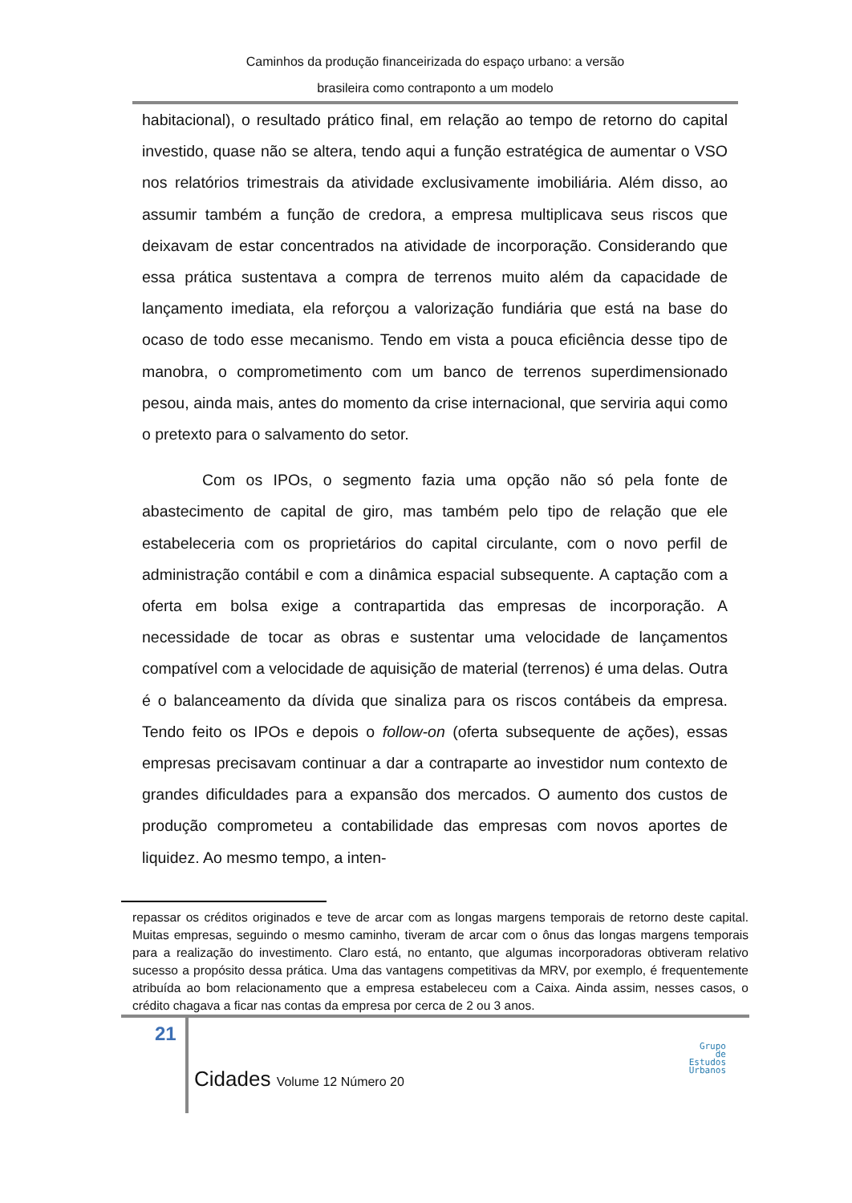Caminhos da produção financeirizada do espaço urbano: a versão
brasileira como contraponto a um modelo
habitacional), o resultado prático final, em relação ao tempo de retorno do capital investido, quase não se altera, tendo aqui a função estratégica de aumentar o VSO nos relatórios trimestrais da atividade exclusivamente imobiliária. Além disso, ao assumir também a função de credora, a empresa multiplicava seus riscos que deixavam de estar concentrados na atividade de incorporação. Considerando que essa prática sustentava a compra de terrenos muito além da capacidade de lançamento imediata, ela reforçou a valorização fundiária que está na base do ocaso de todo esse mecanismo. Tendo em vista a pouca eficiência desse tipo de manobra, o comprometimento com um banco de terrenos superdimensionado pesou, ainda mais, antes do momento da crise internacional, que serviria aqui como o pretexto para o salvamento do setor.
Com os IPOs, o segmento fazia uma opção não só pela fonte de abastecimento de capital de giro, mas também pelo tipo de relação que ele estabeleceria com os proprietários do capital circulante, com o novo perfil de administração contábil e com a dinâmica espacial subsequente. A captação com a oferta em bolsa exige a contrapartida das empresas de incorporação. A necessidade de tocar as obras e sustentar uma velocidade de lançamentos compatível com a velocidade de aquisição de material (terrenos) é uma delas. Outra é o balanceamento da dívida que sinaliza para os riscos contábeis da empresa. Tendo feito os IPOs e depois o follow-on (oferta subsequente de ações), essas empresas precisavam continuar a dar a contraparte ao investidor num contexto de grandes dificuldades para a expansão dos mercados. O aumento dos custos de produção comprometeu a contabilidade das empresas com novos aportes de liquidez. Ao mesmo tempo, a inten-
repassar os créditos originados e teve de arcar com as longas margens temporais de retorno deste capital. Muitas empresas, seguindo o mesmo caminho, tiveram de arcar com o ônus das longas margens temporais para a realização do investimento. Claro está, no entanto, que algumas incorporadoras obtiveram relativo sucesso a propósito dessa prática. Uma das vantagens competitivas da MRV, por exemplo, é frequentemente atribuída ao bom relacionamento que a empresa estabeleceu com a Caixa. Ainda assim, nesses casos, o crédito chagava a ficar nas contas da empresa por cerca de 2 ou 3 anos.
21
Cidades Volume 12 Número 20
Grupo
de
Estudos
Urbanos